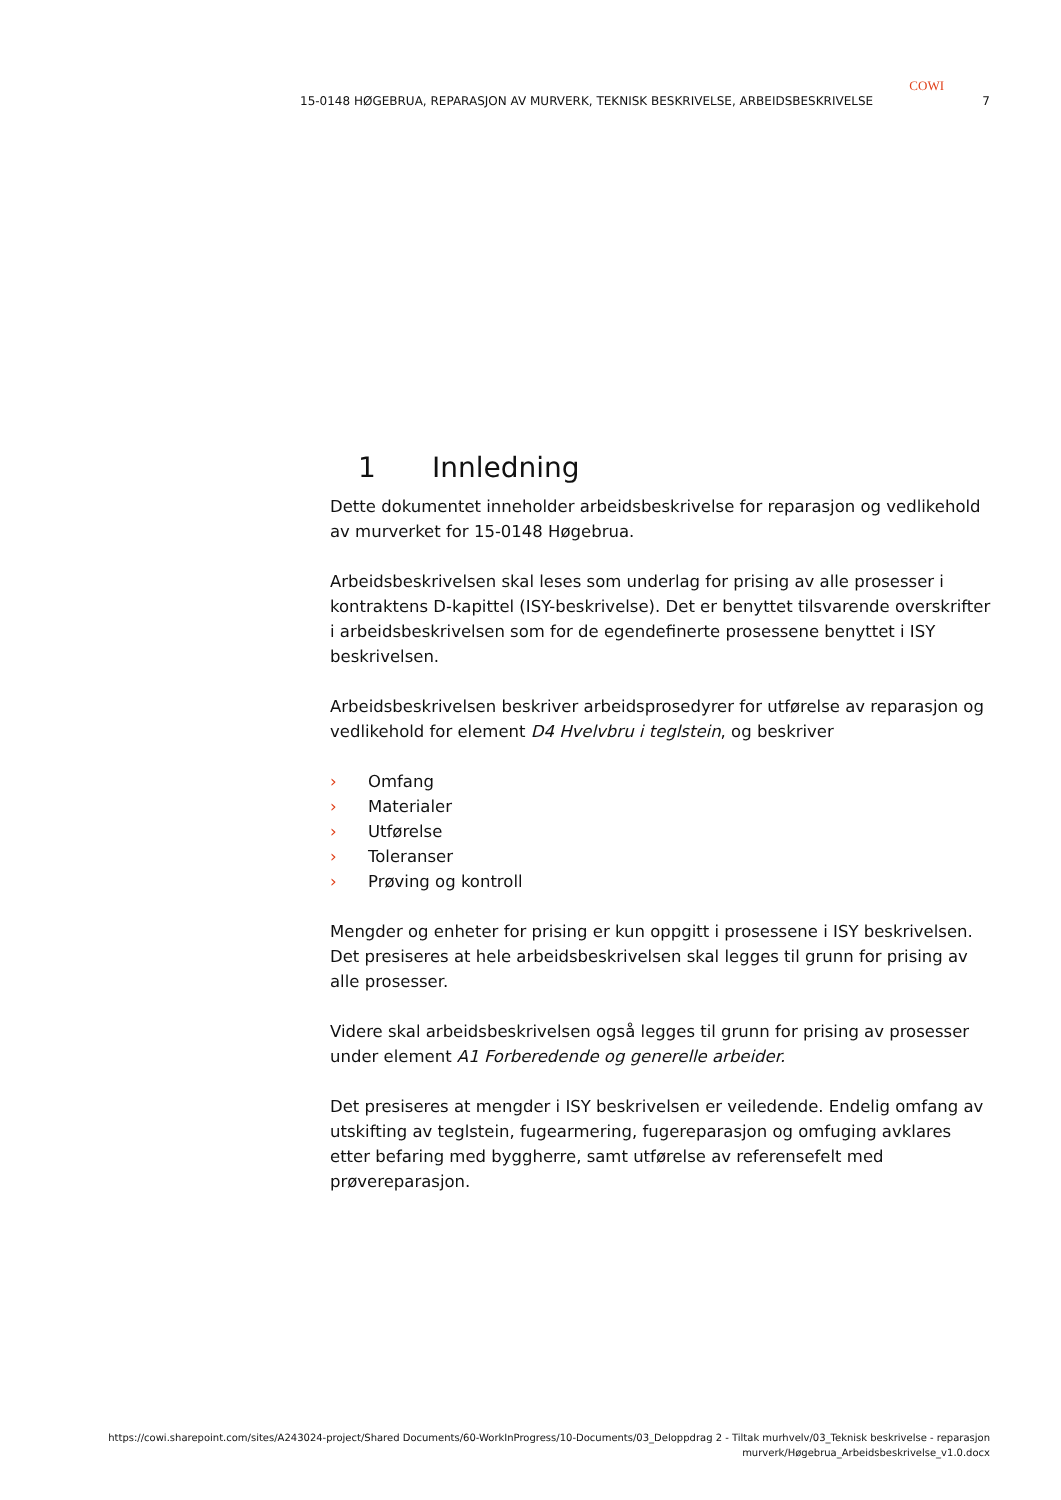COWI
15-0148 HØGEBRUA, REPARASJON AV MURVERK, TEKNISK BESKRIVELSE, ARBEIDSBESKRIVELSE 7
1 Innledning
Dette dokumentet inneholder arbeidsbeskrivelse for reparasjon og vedlikehold av murverket for 15-0148 Høgebrua.
Arbeidsbeskrivelsen skal leses som underlag for prising av alle prosesser i kontraktens D-kapittel (ISY-beskrivelse). Det er benyttet tilsvarende overskrifter i arbeidsbeskrivelsen som for de egendefinerte prosessene benyttet i ISY beskrivelsen.
Arbeidsbeskrivelsen beskriver arbeidsprosedyrer for utførelse av reparasjon og vedlikehold for element D4 Hvelvbru i teglstein, og beskriver
› Omfang
› Materialer
› Utførelse
› Toleranser
› Prøving og kontroll
Mengder og enheter for prising er kun oppgitt i prosessene i ISY beskrivelsen. Det presiseres at hele arbeidsbeskrivelsen skal legges til grunn for prising av alle prosesser.
Videre skal arbeidsbeskrivelsen også legges til grunn for prising av prosesser under element A1 Forberedende og generelle arbeider.
Det presiseres at mengder i ISY beskrivelsen er veiledende. Endelig omfang av utskifting av teglstein, fugearmering, fugereparasjon og omfuging avklares etter befaring med byggherre, samt utførelse av referensefelt med prøvereparasjon.
https://cowi.sharepoint.com/sites/A243024-project/Shared Documents/60-WorkInProgress/10-Documents/03_Deloppdrag 2 - Tiltak murhvelv/03_Teknisk beskrivelse - reparasjon
murverk/Høgebrua_Arbeidsbeskrivelse_v1.0.docx